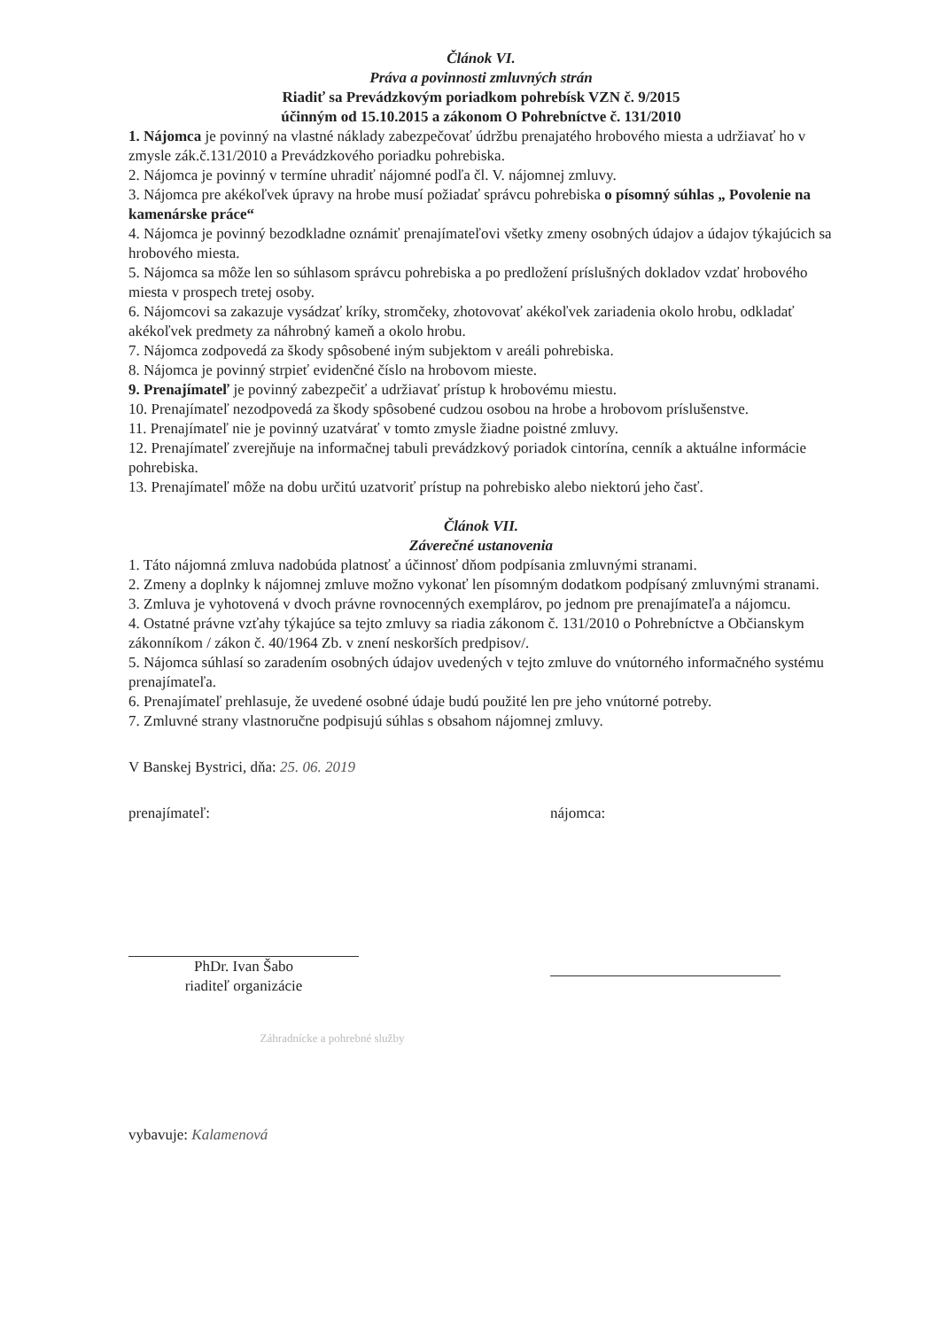Článok VI.
Práva a povinnosti zmluvných strán
Riadiť sa Prevádzkovým poriadkom pohrebísk VZN č. 9/2015
účinným od 15.10.2015 a zákonom O Pohrebníctve č. 131/2010
1. Nájomca je povinný na vlastné náklady zabezpečovať údržbu prenajatého hrobového miesta a udržiavať ho v zmysle zák.č.131/2010 a Prevádzkového poriadku pohrebiska.
2. Nájomca je povinný v termíne uhradiť nájomné podľa čl. V. nájomnej zmluvy.
3. Nájomca pre akékoľvek úpravy na hrobe musí požiadať správcu pohrebiska o písomný súhlas „ Povolenie na kamenárske práce“
4. Nájomca je povinný bezodkladne oznámiť prenajímateľovi všetky zmeny osobných údajov a údajov týkajúcich sa hrobového miesta.
5. Nájomca sa môže len so súhlasom správcu pohrebiska a po predložení príslušných dokladov vzdať hrobového miesta v prospech tretej osoby.
6. Nájomcovi sa zakazuje vysádzať kríky, stromčeky, zhotovovať akékoľvek zariadenia okolo hrobu, odkladať akékoľvek predmety za náhrobný kameň a okolo hrobu.
7. Nájomca zodpovedá za škody spôsobené iným subjektom v areáli pohrebiska.
8. Nájomca je povinný strpieť evidenčné číslo na hrobovom mieste.
9. Prenajímateľ je povinný zabezpečiť a udržiavať prístup k hrobovému miestu.
10. Prenajímateľ nezodpovedá za škody spôsobené cudzou osobou na hrobe a hrobovom príslušenstve.
11. Prenajímateľ nie je povinný uzatvárať v tomto zmysle žiadne poistné zmluvy.
12. Prenajímateľ zverejňuje na informačnej tabuli prevádzkový poriadok cintorína, cenník a aktuálne informácie pohrebiska.
13. Prenajímateľ môže na dobu určitú uzatvoriť prístup na pohrebisko alebo niektorú jeho časť.
Článok VII.
Záverečné ustanovenia
1. Táto nájomná zmluva nadobúda platnosť a účinnosť dňom podpísania zmluvnými stranami.
2. Zmeny a doplnky k nájomnej zmluve možno vykonať len písomným dodatkom podpísaný zmluvnými stranami.
3. Zmluva je vyhotovená v dvoch právne rovnocenných exemplárov, po jednom pre prenajímateľa a nájomcu.
4. Ostatné právne vzťahy týkajúce sa tejto zmluvy sa riadia zákonom č. 131/2010 o Pohrebníctve a Občianskym zákonníkom / zákon č. 40/1964 Zb. v znení neskorších predpisov/.
5. Nájomca súhlasí so zaradením osobných údajov uvedených v tejto zmluve do vnútorného informačného systému prenajímateľa.
6. Prenajímateľ prehlasuje, že uvedené osobné údaje budú použité len pre jeho vnútorné potreby.
7. Zmluvné strany vlastnoručne podpisujú súhlas s obsahom nájomnej zmluvy.
V Banskej Bystrici, dňa: 25. 06. 2019
prenajímateľ:
PhDr. Ivan Šabo
riaditeľ organizácie
nájomca:
Záhradnícke a pohrebné služby
vybavuje: Kalamenová